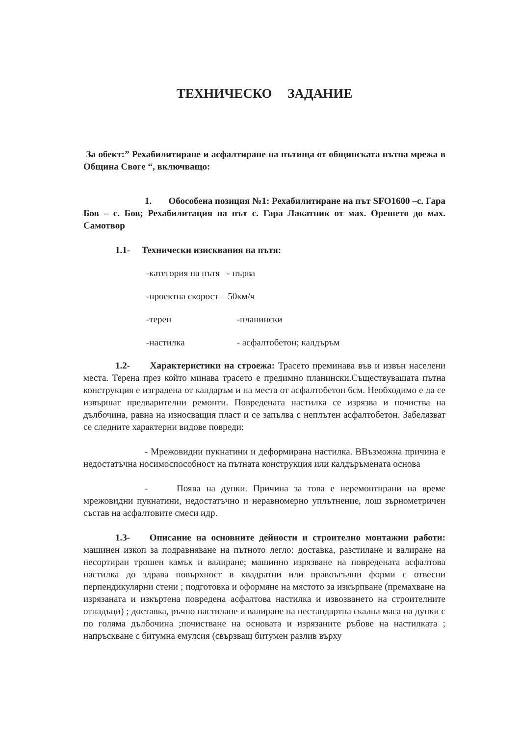ТЕХНИЧЕСКО ЗАДАНИЕ
За обект:” Рехабилитиране и асфалтиране на пътища от общинската пътна мрежа в Община Своге “, включващо:
1. Обособена позиция №1: Рехабилитиране на път SFO1600 –с. Гара Бов – с. Бов; Рехабилитация на път с. Гара Лакатник от мах. Орешето до мах. Самотвор
1.1- Технически изисквания на пътя:
-категория на пътя - първа
-проектна скорост – 50км/ч
-терен -планински
-настилка - асфалтобетон; калдъръм
1.2- Характеристики на строежа: Трасето преминава във и извън населени места. Терена през който минава трасето е предимно планински.Съществуващата пътна конструкция е изградена от калдаръм и на места от асфалтобетон 6см. Необходимо е да се извършат предварителни ремонти. Повредената настилка се изрязва и почиства на дълбочина, равна на износващия пласт и се запълва с неплътен асфалтобетон. Забелязват се следните характерни видове повреди:
- Мрежовидни пукнатини и деформирана настилка. ВВъзможна причина е недостатъчна носимоспособност на пътната конструкция или калдъръмената основа
- Поява на дупки. Причина за това е неремонтирани на време мрежовидни пукнатини, недостатъчно и неравномерно уплътнение, лош зърнометричен състав на асфалтовите смеси идр.
1.3- Описание на основните дейности и строително монтажни работи: машинен изкоп за подравняване на пътното легло: доставка, разстилане и валиране на несортиран трошен камък и валиране; машинно изрязване на повредената асфалтова настилка до здрава повърхност в квадратни или правоъгълни форми с отвесни перпендикулярни стени ; подготовка и оформяне на мястото за изкърпване (премахване на изрязаната и изкъртена повредена асфалтова настилка и извозването на строителните отпадъци) ; доставка, ръчно настилане и валиране на нестандартна скална маса на дупки с по голяма дълбочина ;почистване на основата и изрязаните ръбове на настилката ; напръскване с битумна емулсия (свързващ битумен разлив върху